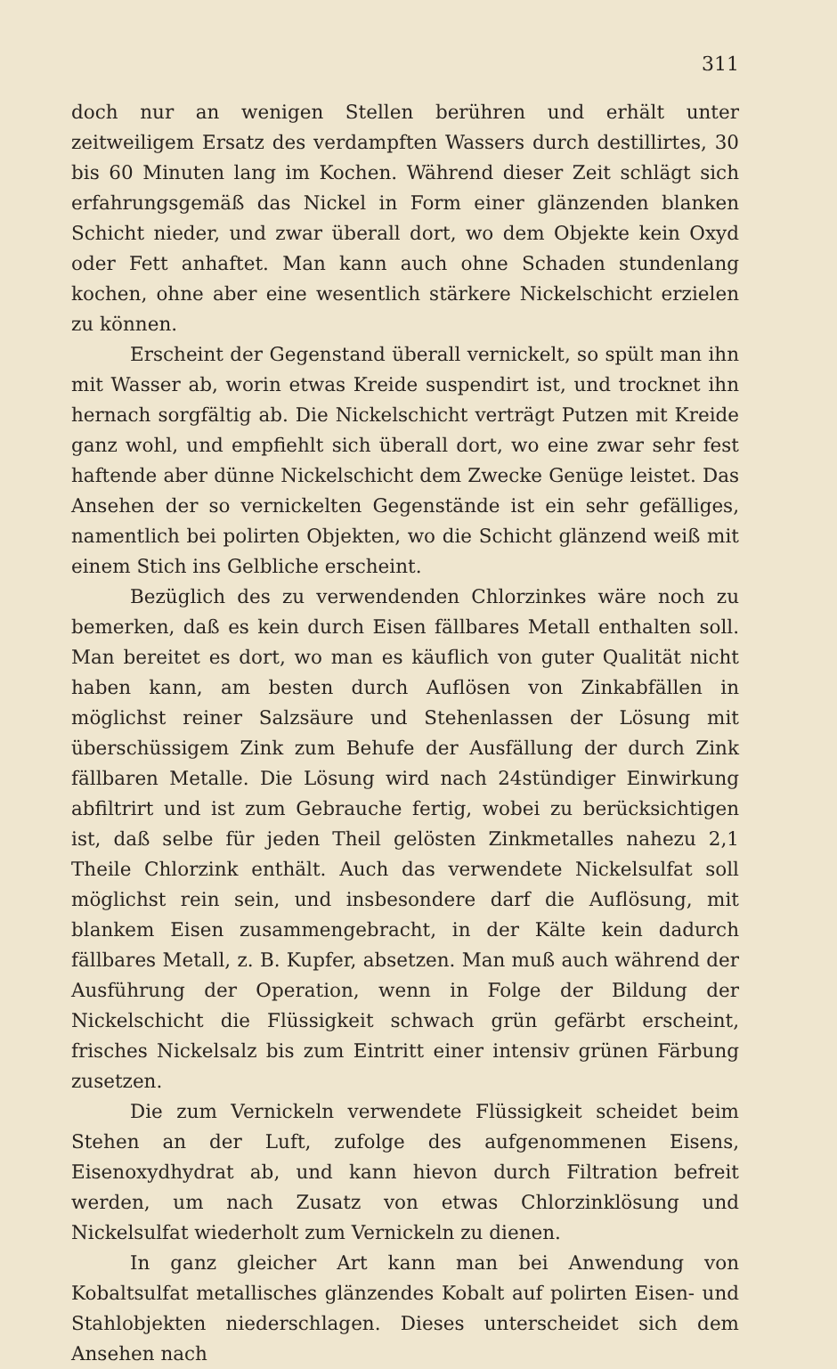311
doch nur an wenigen Stellen berühren und erhält unter zeitweiligem Ersatz des verdampften Wassers durch destillirtes, 30 bis 60 Minuten lang im Kochen. Während dieser Zeit schlägt sich erfahrungsgemäß das Nickel in Form einer glänzenden blanken Schicht nieder, und zwar überall dort, wo dem Objekte kein Oxyd oder Fett anhaftet. Man kann auch ohne Schaden stundenlang kochen, ohne aber eine wesentlich stärkere Nickelschicht erzielen zu können.
Erscheint der Gegenstand überall vernickelt, so spült man ihn mit Wasser ab, worin etwas Kreide suspendirt ist, und trocknet ihn hernach sorgfältig ab. Die Nickelschicht verträgt Putzen mit Kreide ganz wohl, und empfiehlt sich überall dort, wo eine zwar sehr fest haftende aber dünne Nickelschicht dem Zwecke Genüge leistet. Das Ansehen der so vernickelten Gegenstände ist ein sehr gefälliges, namentlich bei polirten Objekten, wo die Schicht glänzend weiß mit einem Stich ins Gelbliche erscheint.
Bezüglich des zu verwendenden Chlorzinkes wäre noch zu bemerken, daß es kein durch Eisen fällbares Metall enthalten soll. Man bereitet es dort, wo man es käuflich von guter Qualität nicht haben kann, am besten durch Auflösen von Zinkabfällen in möglichst reiner Salzsäure und Stehenlassen der Lösung mit überschüssigem Zink zum Behufe der Ausfällung der durch Zink fällbaren Metalle. Die Lösung wird nach 24stündiger Einwirkung abfiltrirt und ist zum Gebrauche fertig, wobei zu berücksichtigen ist, daß selbe für jeden Theil gelösten Zinkmetalles nahezu 2,1 Theile Chlorzink enthält. Auch das verwendete Nickelsulfat soll möglichst rein sein, und insbesondere darf die Auflösung, mit blankem Eisen zusammengebracht, in der Kälte kein dadurch fällbares Metall, z. B. Kupfer, absetzen. Man muß auch während der Ausführung der Operation, wenn in Folge der Bildung der Nickelschicht die Flüssigkeit schwach grün gefärbt erscheint, frisches Nickelsalz bis zum Eintritt einer intensiv grünen Färbung zusetzen.
Die zum Vernickeln verwendete Flüssigkeit scheidet beim Stehen an der Luft, zufolge des aufgenommenen Eisens, Eisenoxydhydrat ab, und kann hievon durch Filtration befreit werden, um nach Zusatz von etwas Chlorzinklösung und Nickelsulfat wiederholt zum Vernickeln zu dienen.
In ganz gleicher Art kann man bei Anwendung von Kobaltsulfat metallisches glänzendes Kobalt auf polirten Eisen- und Stahlobjekten niederschlagen. Dieses unterscheidet sich dem Ansehen nach